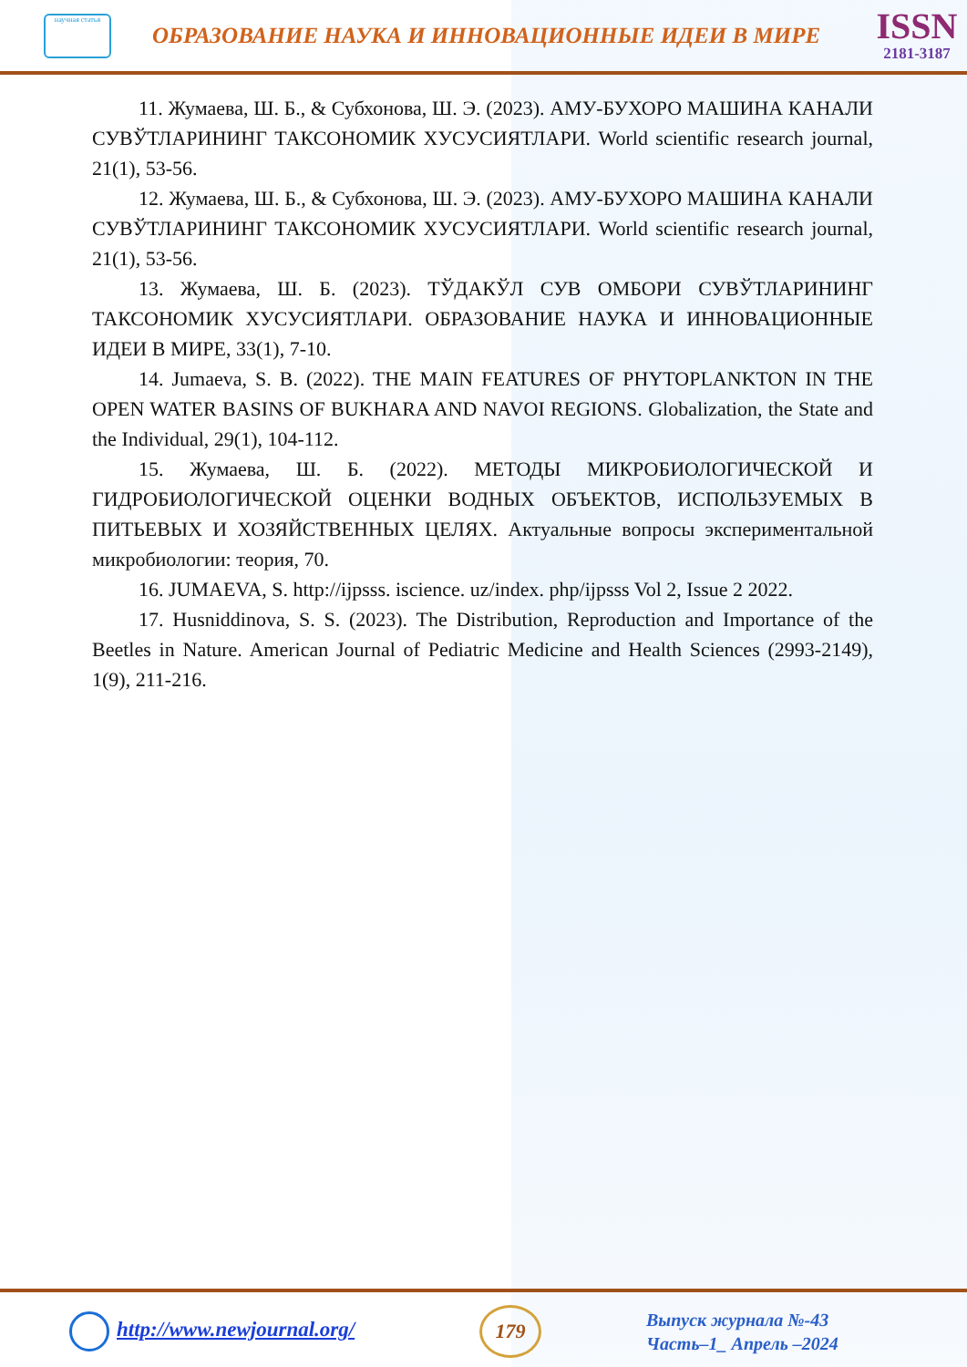научная статья
ОБРАЗОВАНИЕ НАУКА И ИННОВАЦИОННЫЕ ИДЕИ В МИРЕ
ISSN
2181-3187
11. Жумаева, Ш. Б., & Субхонова, Ш. Э. (2023). АМУ-БУХОРО МАШИНА КАНАЛИ СУВЎТЛАРИНИНГ ТАКСОНОМИК ХУСУСИЯТЛАРИ. World scientific research journal, 21(1), 53-56.
12. Жумаева, Ш. Б., & Субхонова, Ш. Э. (2023). АМУ-БУХОРО МАШИНА КАНАЛИ СУВЎТЛАРИНИНГ ТАКСОНОМИК ХУСУСИЯТЛАРИ. World scientific research journal, 21(1), 53-56.
13. Жумаева, Ш. Б. (2023). ТЎДАКЎЛ СУВ ОМБОРИ СУВЎТЛАРИНИНГ ТАКСОНОМИК ХУСУСИЯТЛАРИ. ОБРАЗОВАНИЕ НАУКА И ИННОВАЦИОННЫЕ ИДЕИ В МИРЕ, 33(1), 7-10.
14. Jumaeva, S. B. (2022). THE MAIN FEATURES OF PHYTOPLANKTON IN THE OPEN WATER BASINS OF BUKHARA AND NAVOI REGIONS. Globalization, the State and the Individual, 29(1), 104-112.
15. Жумаева, Ш. Б. (2022). МЕТОДЫ МИКРОБИОЛОГИЧЕСКОЙ И ГИДРОБИОЛОГИЧЕСКОЙ ОЦЕНКИ ВОДНЫХ ОБЪЕКТОВ, ИСПОЛЬЗУЕМЫХ В ПИТЬЕВЫХ И ХОЗЯЙСТВЕННЫХ ЦЕЛЯХ. Актуальные вопросы экспериментальной микробиологии: теория, 70.
16. JUMAEVA, S. http://ijpsss. iscience. uz/index. php/ijpsss Vol 2, Issue 2 2022.
17. Husniddinova, S. S. (2023). The Distribution, Reproduction and Importance of the Beetles in Nature. American Journal of Pediatric Medicine and Health Sciences (2993-2149), 1(9), 211-216.
http://www.newjournal.org/
179
Выпуск журнала №-43
Часть–1_ Апрель –2024